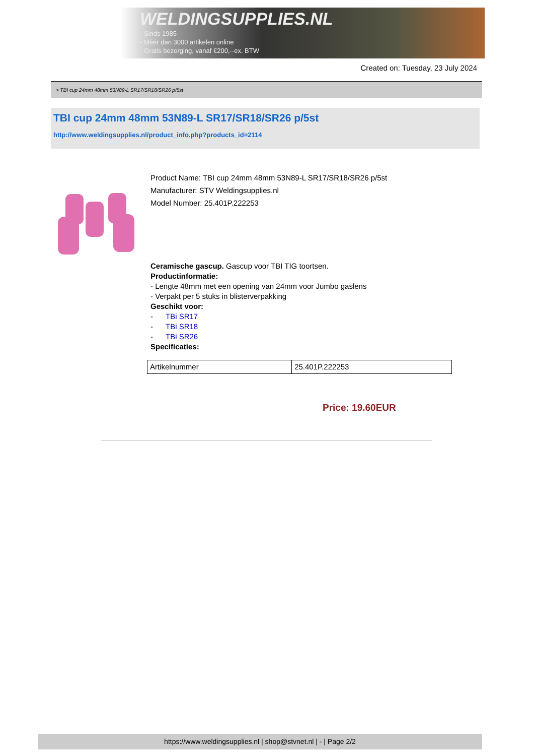WELDINGSUPPLIES.NL
- Sinds 1985
- Méér dan 3000 artikelen online
- Gratis bezorging, vanaf €200,--ex. BTW
Created on: Tuesday, 23 July 2024
> TBI cup 24mm 48mm 53N89-L SR17/SR18/SR26 p/5st
TBI cup 24mm 48mm 53N89-L SR17/SR18/SR26 p/5st
http://www.weldingsupplies.nl/product_info.php?products_id=2114
Product Name: TBI cup 24mm 48mm 53N89-L SR17/SR18/SR26 p/5st
Manufacturer: STV Weldingsupplies.nl
Model Number: 25.401P.222253
Ceramische gascup. Gascup voor TBI TIG toortsen.
Productinformatie:
- Lengte 48mm met een opening van 24mm voor Jumbo gaslens
- Verpakt per 5 stuks in blisterverpakking
Geschikt voor:
- TBi SR17
- TBi SR18
- TBi SR26
Specificaties:
| Artikelnummer | 25.401P.222253 |
Price: 19.60EUR
https://www.weldingsupplies.nl | shop@stvnet.nl | - | Page 2/2